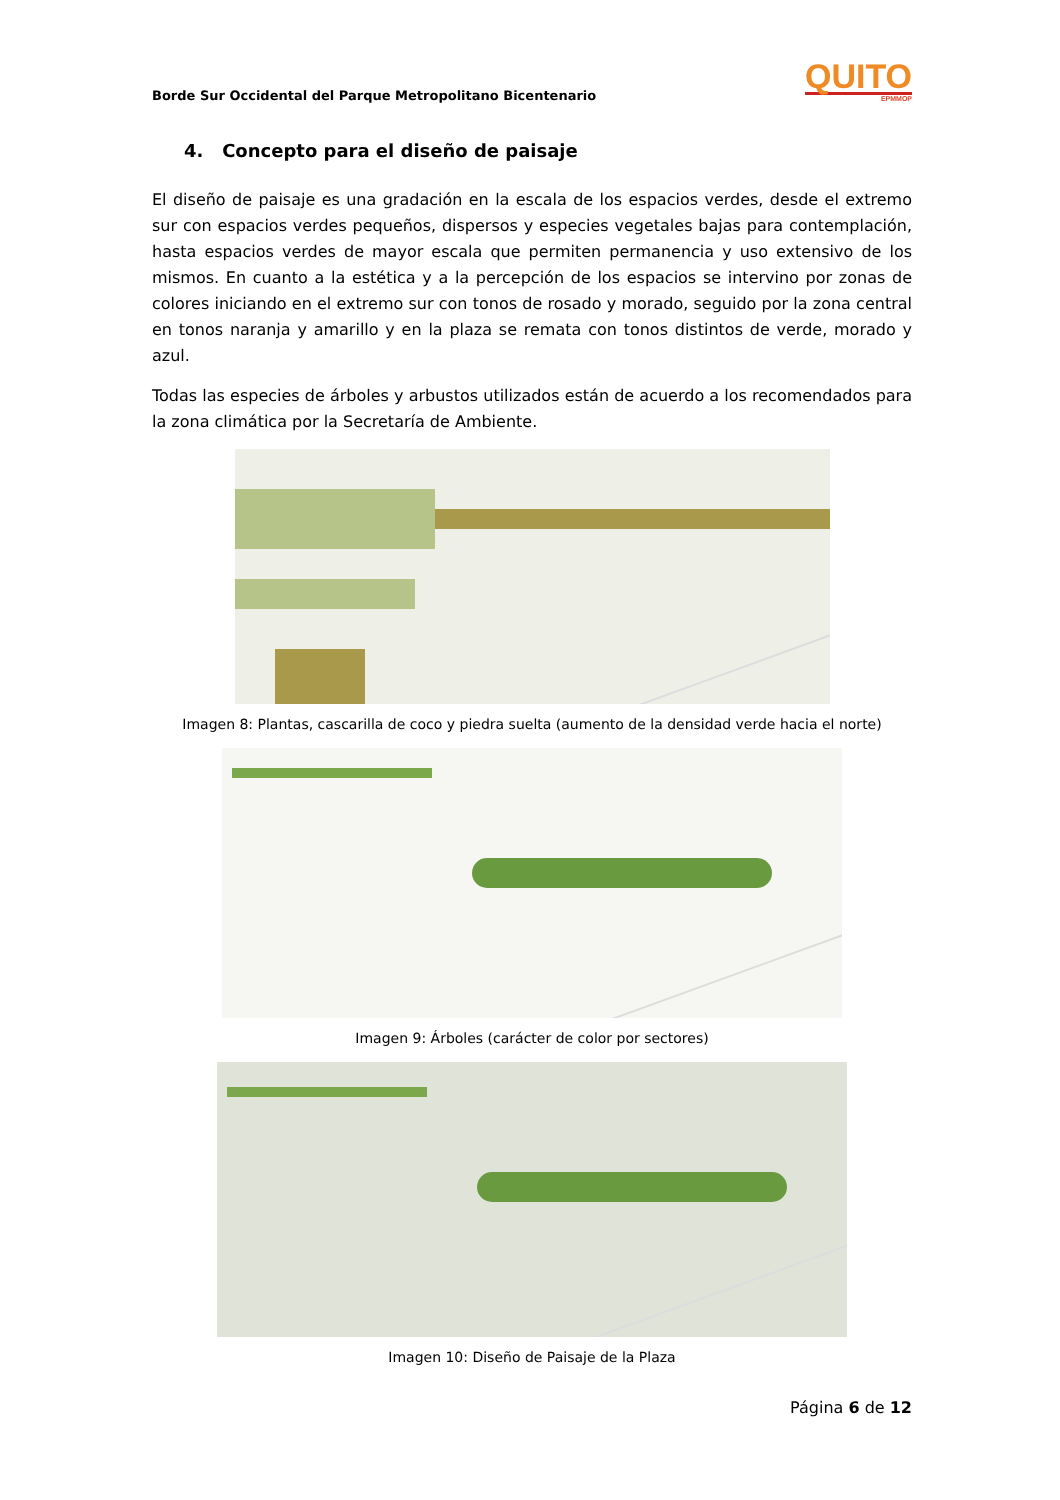Borde Sur Occidental del Parque Metropolitano Bicentenario
QUITO
EPMMOP
4. Concepto para el diseño de paisaje
El diseño de paisaje es una gradación en la escala de los espacios verdes, desde el extremo sur con espacios verdes pequeños, dispersos y especies vegetales bajas para contemplación, hasta espacios verdes de mayor escala que permiten permanencia y uso extensivo de los mismos. En cuanto a la estética y a la percepción de los espacios se intervino por zonas de colores iniciando en el extremo sur con tonos de rosado y morado, seguido por la zona central en tonos naranja y amarillo y en la plaza se remata con tonos distintos de verde, morado y azul.
Todas las especies de árboles y arbustos utilizados están de acuerdo a los recomendados para la zona climática por la Secretaría de Ambiente.
Imagen 8: Plantas, cascarilla de coco y piedra suelta (aumento de la densidad verde hacia el norte)
Imagen 9: Árboles (carácter de color por sectores)
Imagen 10: Diseño de Paisaje de la Plaza
Página 6 de 12